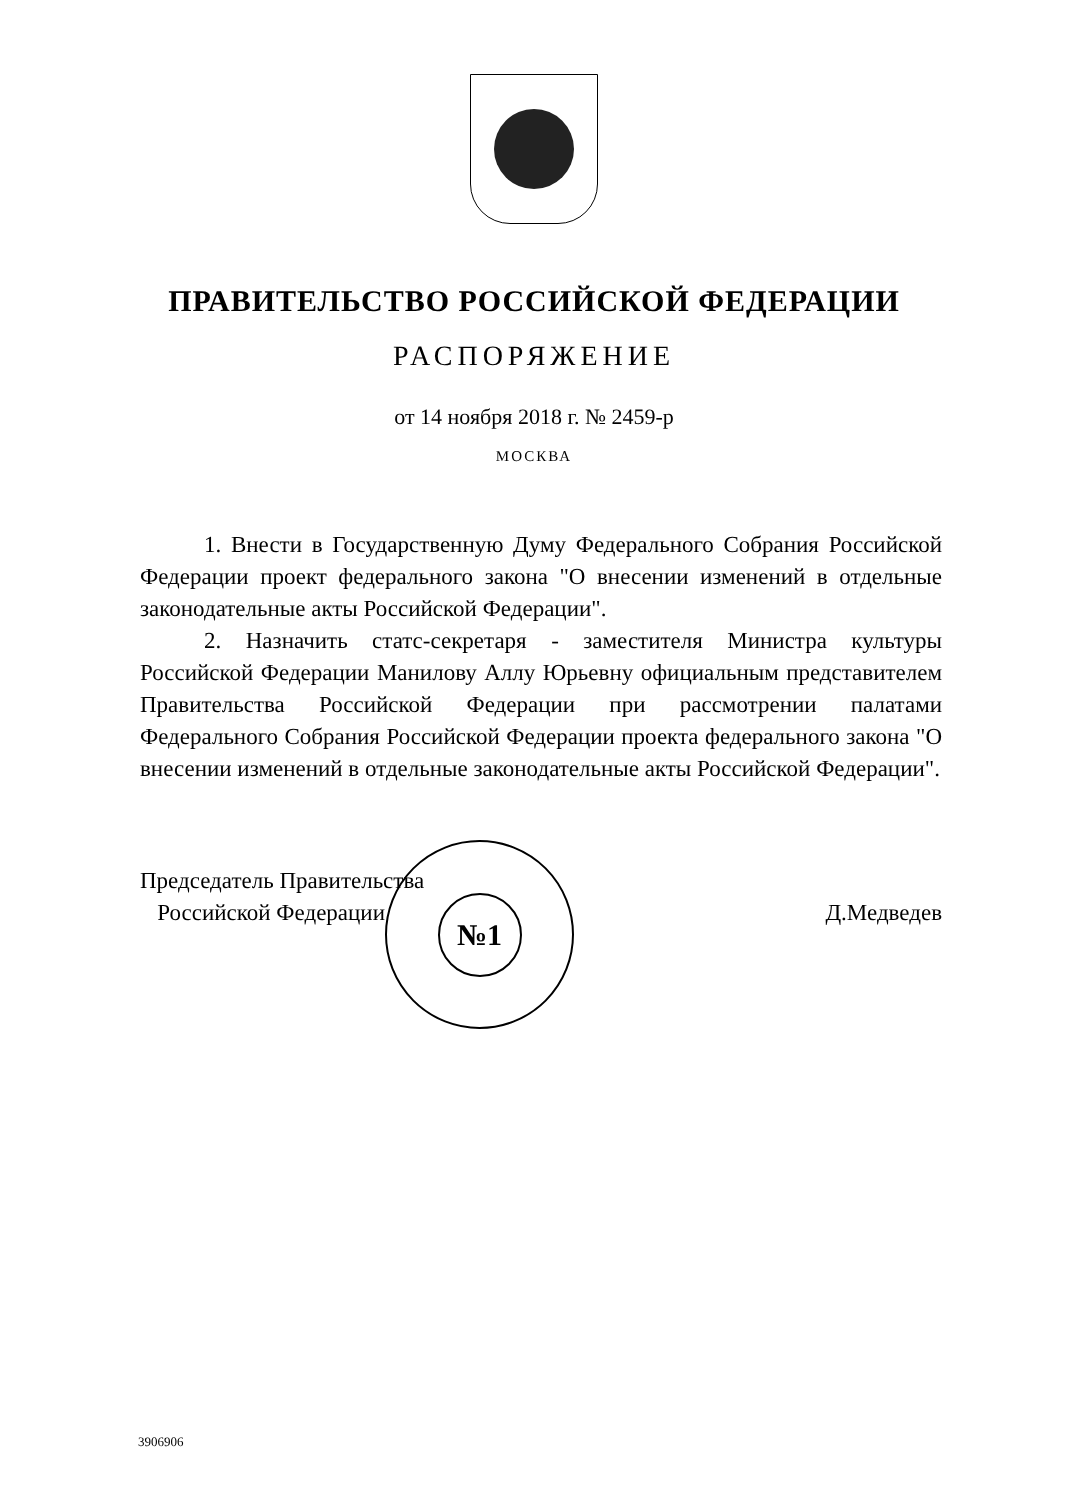ПРАВИТЕЛЬСТВО РОССИЙСКОЙ ФЕДЕРАЦИИ
РАСПОРЯЖЕНИЕ
от 14 ноября 2018 г. № 2459-р
МОСКВА
1. Внести в Государственную Думу Федерального Собрания Российской Федерации проект федерального закона "О внесении изменений в отдельные законодательные акты Российской Федерации".
2. Назначить статс-секретаря - заместителя Министра культуры Российской Федерации Манилову Аллу Юрьевну официальным представителем Правительства Российской Федерации при рассмотрении палатами Федерального Собрания Российской Федерации проекта федерального закона "О внесении изменений в отдельные законодательные акты Российской Федерации".
Председатель Правительства
Российской Федерации
Д.Медведев
№1
3906906